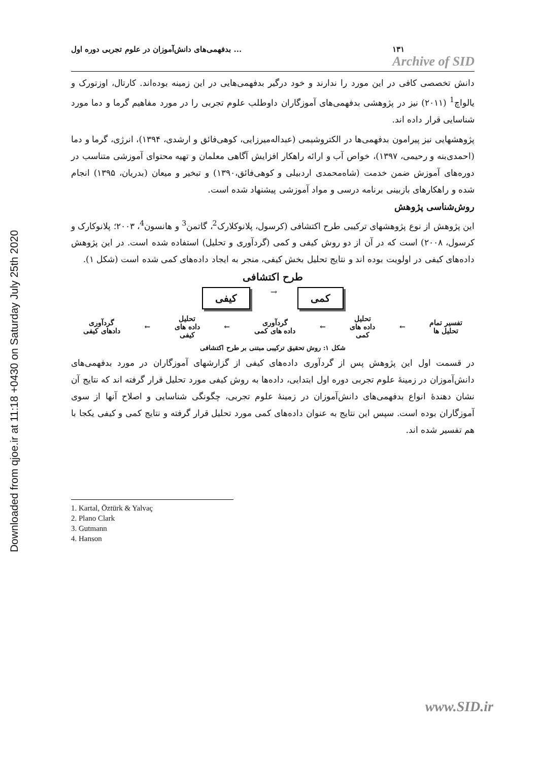Downloaded from qjoe.ir at 11:18 +0430 on Saturday July 25th 2020
بدفهمی‌های دانش‌آموزان در علوم تجربی دوره اول ... ۱۳۱
Archive of SID
دانش تخصصی کافی در این مورد را ندارند و خود درگیر بدفهمی‌هایی در این زمینه بوده‌اند. کارتال، اوزتورک و یالواچ<sup>1</sup> (۲۰۱۱) نیز در پژوهشی بدفهمی‌های آموزگاران داوطلب علوم تجربی را در مورد مفاهیم گرما و دما مورد شناسایی قرار داده اند.
پژوهشهایی نیز پیرامون بدفهمی‌ها در الکتروشیمی (عبداله‌میرزایی، کوهی‌فائق و ارشدی، ۱۳۹۴)، انرژی، گرما و دما (احمدی‌بنه و رحیمی، ۱۳۹۷)، خواص آب و ارائه راهکار افزایش آگاهی معلمان و تهیه محتوای آموزشی متناسب در دوره‌های آموزش ضمن خدمت (شاه‌محمدی اردبیلی و کوهی‌فائق،۱۳۹۰) و تبخیر و میعان (بدریان، ۱۳۹۵) انجام شده و راهکارهای بازبینی برنامه درسی و مواد آموزشی پیشنهاد شده است.
روش‌شناسی پژوهش
این پژوهش از نوع پژوهشهای ترکیبی طرح اکتشافی (کرسول، پلانوکلارک<sup>2</sup>، گاتمن<sup>3</sup> و هانسون<sup>4</sup>، ۲۰۰۳؛ پلانوکارک و کرسول، ۲۰۰۸) است که در آن از دو روش کیفی و کمی (گردآوری و تحلیل) استفاده شده است. در این پژوهش داده‌های کیفی در اولویت بوده اند و نتایج تحلیل بخش کیفی، منجر به ایجاد داده‌های کمی شده است (شکل ۱).
طرح اکتشافی
کیفی → کمی
تفسیر تمام
تحلیل ها ← تحلیل
داده های
کمی ← گردآوری
داده های کمی ← تحلیل
داده های
کیفی ← گردآوری
دادهای کیفی
شکل ۱: روش تحقیق ترکیبی مبتنی بر طرح اکتشافی
در قسمت اول این پژوهش پس از گردآوری داده‌های کیفی از گزارشهای آموزگاران در مورد بدفهمی‌های دانش‌آموزان در زمینهٔ علوم تجربی دوره اول ابتدایی، داده‌ها به روش کیفی مورد تحلیل قرار گرفته اند که نتایج آن نشان دهندهٔ انواع بدفهمی‌های دانش‌آموزان در زمینهٔ علوم تجربی، چگونگی شناسایی و اصلاح آنها از سوی آموزگاران بوده است. سپس این نتایج به عنوان داده‌های کمی مورد تحلیل قرار گرفته و نتایج کمی و کیفی یکجا با هم تفسیر شده اند.
1. Kartal, Öztürk & Yalvaç
2. Plano Clark
3. Gutmann
4. Hanson
www.SID.ir